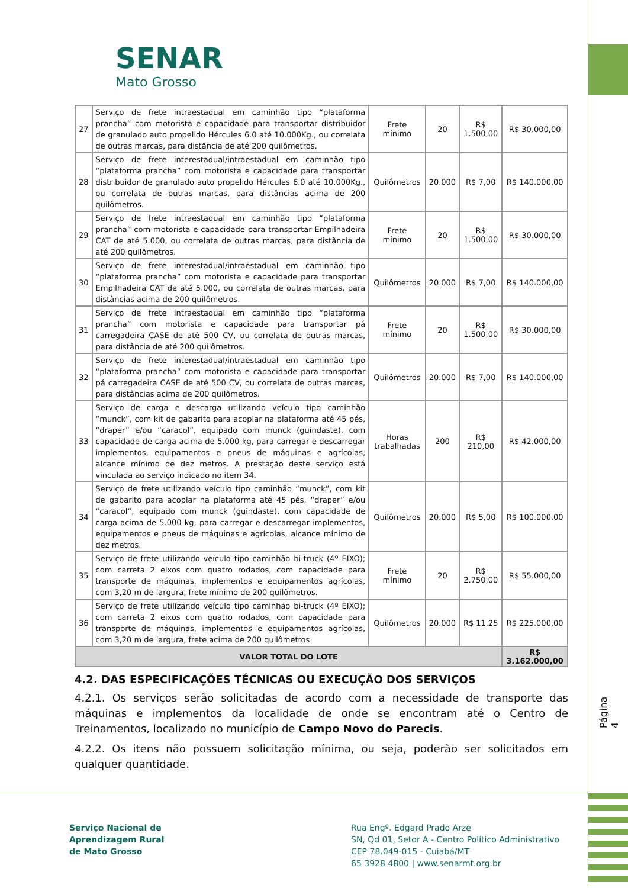SENAR
Mato Grosso
| 27 | Serviço de frete intraestadual em caminhão tipo “plataforma prancha” com motorista e capacidade para transportar distribuidor de granulado auto propelido Hércules 6.0 até 10.000Kg., ou correlata de outras marcas, para distância de até 200 quilômetros. | Frete mínimo | 20 | R$ 1.500,00 | R$ 30.000,00 |
| 28 | Serviço de frete interestadual/intraestadual em caminhão tipo “plataforma prancha” com motorista e capacidade para transportar distribuidor de granulado auto propelido Hércules 6.0 até 10.000Kg., ou correlata de outras marcas, para distâncias acima de 200 quilômetros. | Quilômetros | 20.000 | R$ 7,00 | R$ 140.000,00 |
| 29 | Serviço de frete intraestadual em caminhão tipo “plataforma prancha” com motorista e capacidade para transportar Empilhadeira CAT de até 5.000, ou correlata de outras marcas, para distância de até 200 quilômetros. | Frete mínimo | 20 | R$ 1.500,00 | R$ 30.000,00 |
| 30 | Serviço de frete interestadual/intraestadual em caminhão tipo “plataforma prancha” com motorista e capacidade para transportar Empilhadeira CAT de até 5.000, ou correlata de outras marcas, para distâncias acima de 200 quilômetros. | Quilômetros | 20.000 | R$ 7,00 | R$ 140.000,00 |
| 31 | Serviço de frete intraestadual em caminhão tipo “plataforma prancha” com motorista e capacidade para transportar pá carregadeira CASE de até 500 CV, ou correlata de outras marcas, para distância de até 200 quilômetros. | Frete mínimo | 20 | R$ 1.500,00 | R$ 30.000,00 |
| 32 | Serviço de frete interestadual/intraestadual em caminhão tipo “plataforma prancha” com motorista e capacidade para transportar pá carregadeira CASE de até 500 CV, ou correlata de outras marcas, para distâncias acima de 200 quilômetros. | Quilômetros | 20.000 | R$ 7,00 | R$ 140.000,00 |
| 33 | Serviço de carga e descarga utilizando veículo tipo caminhão “munck”, com kit de gabarito para acoplar na plataforma até 45 pés, “draper” e/ou “caracol”, equipado com munck (guindaste), com capacidade de carga acima de 5.000 kg, para carregar e descarregar implementos, equipamentos e pneus de máquinas e agrícolas, alcance mínimo de dez metros. A prestação deste serviço está vinculada ao serviço indicado no item 34. | Horas trabalhadas | 200 | R$ 210,00 | R$ 42.000,00 |
| 34 | Serviço de frete utilizando veículo tipo caminhão “munck”, com kit de gabarito para acoplar na plataforma até 45 pés, “draper” e/ou “caracol”, equipado com munck (guindaste), com capacidade de carga acima de 5.000 kg, para carregar e descarregar implementos, equipamentos e pneus de máquinas e agrícolas, alcance mínimo de dez metros. | Quilômetros | 20.000 | R$ 5,00 | R$ 100.000,00 |
| 35 | Serviço de frete utilizando veículo tipo caminhão bi-truck (4º EIXO); com carreta 2 eixos com quatro rodados, com capacidade para transporte de máquinas, implementos e equipamentos agrícolas, com 3,20 m de largura, frete mínimo de 200 quilômetros. | Frete mínimo | 20 | R$ 2.750,00 | R$ 55.000,00 |
| 36 | Serviço de frete utilizando veículo tipo caminhão bi-truck (4º EIXO); com carreta 2 eixos com quatro rodados, com capacidade para transporte de máquinas, implementos e equipamentos agrícolas, com 3,20 m de largura, frete acima de 200 quilômetros | Quilômetros | 20.000 | R$ 11,25 | R$ 225.000,00 |
| VALOR TOTAL DO LOTE | | | | | R$ 3.162.000,00 |
4.2. DAS ESPECIFICAÇÕES TÉCNICAS OU EXECUÇÃO DOS SERVIÇOS
4.2.1. Os serviços serão solicitadas de acordo com a necessidade de transporte das máquinas e implementos da localidade de onde se encontram até o Centro de Treinamentos, localizado no município de Campo Novo do Parecis.
4.2.2. Os itens não possuem solicitação mínima, ou seja, poderão ser solicitados em qualquer quantidade.
Página 4
Serviço Nacional de
Aprendizagem Rural
de Mato Grosso
Rua Engº. Edgard Prado Arze
SN, Qd 01, Setor A - Centro Político Administrativo
CEP 78.049-015 - Cuiabá/MT
65 3928 4800 | www.senarmt.org.br